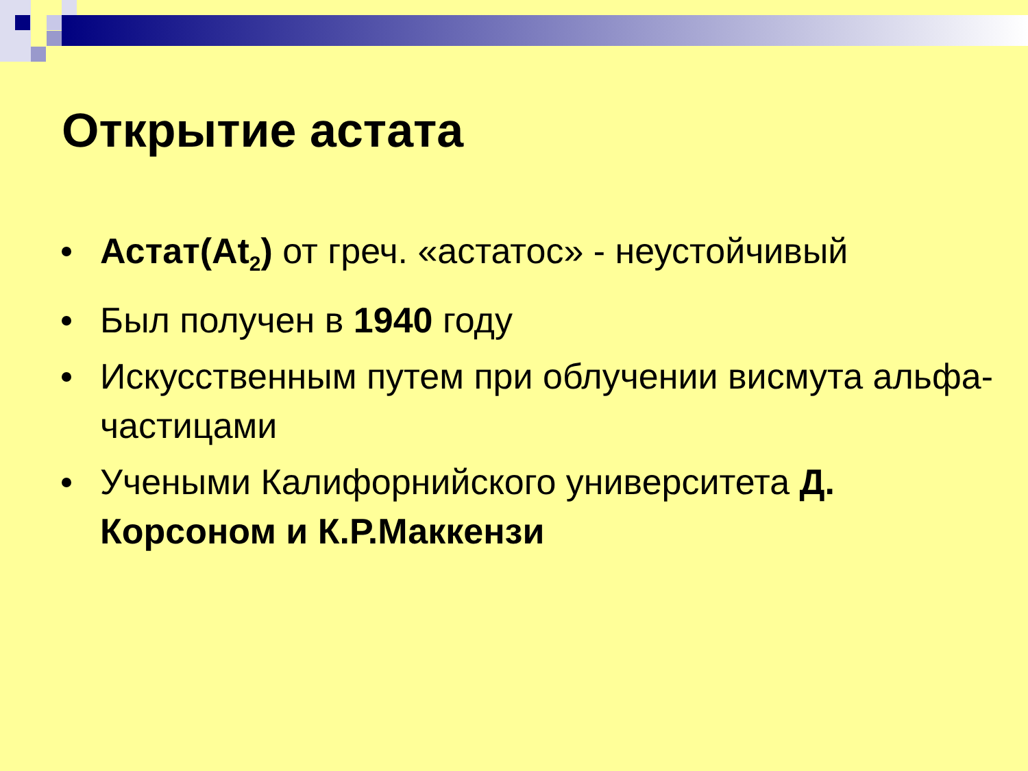Открытие астата
Астат(At<sub>2</sub>) от греч. «астатос» - неустойчивый
Был получен в 1940 году
Искусственным путем при облучении висмута альфа-частицами
Учеными Калифорнийского университета Д. Корсоном и К.Р.Маккензи